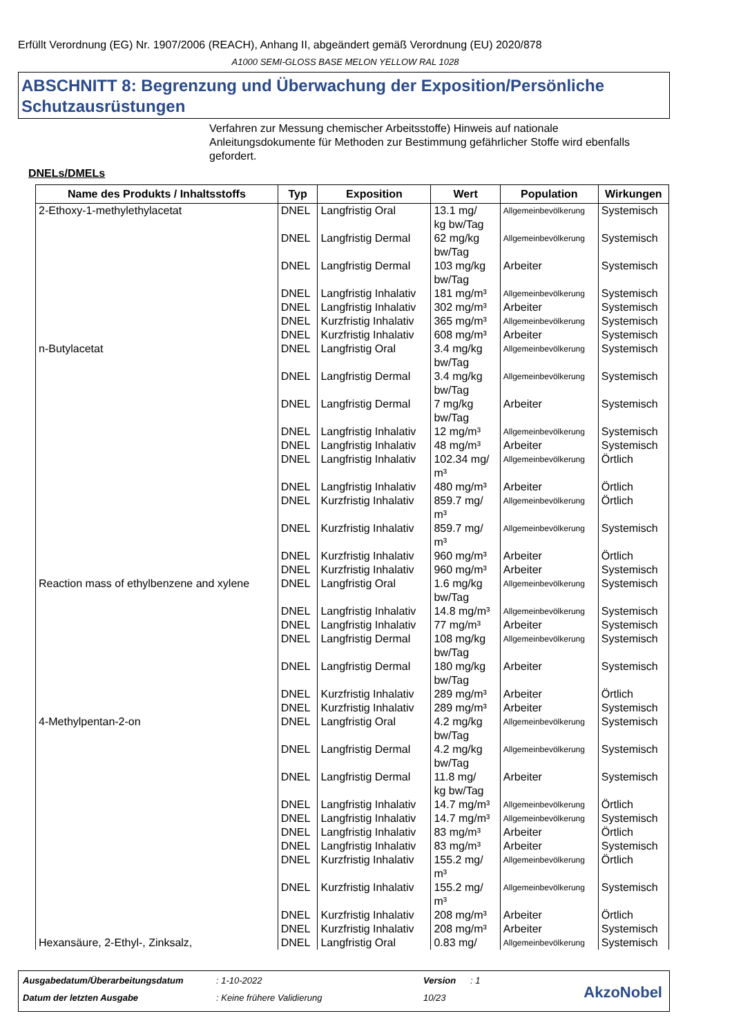Erfüllt Verordnung (EG) Nr. 1907/2006 (REACH), Anhang II, abgeändert gemäß Verordnung (EU) 2020/878
A1000 SEMI-GLOSS BASE MELON YELLOW RAL 1028
ABSCHNITT 8: Begrenzung und Überwachung der Exposition/Persönliche Schutzausrüstungen
Verfahren zur Messung chemischer Arbeitsstoffe) Hinweis auf nationale Anleitungsdokumente für Methoden zur Bestimmung gefährlicher Stoffe wird ebenfalls gefordert.
DNELs/DMELs
| Name des Produkts / Inhaltsstoffs | Typ | Exposition | Wert | Population | Wirkungen |
| --- | --- | --- | --- | --- | --- |
| 2-Ethoxy-1-methylethylacetat | DNEL | Langfristig Oral | 13.1 mg/ kg bw/Tag | Allgemeinbevölkerung | Systemisch |
| | DNEL | Langfristig Dermal | 62 mg/kg bw/Tag | Allgemeinbevölkerung | Systemisch |
| | DNEL | Langfristig Dermal | 103 mg/kg bw/Tag | Arbeiter | Systemisch |
| | DNEL | Langfristig Inhalativ | 181 mg/m³ | Allgemeinbevölkerung | Systemisch |
| | DNEL | Langfristig Inhalativ | 302 mg/m³ | Arbeiter | Systemisch |
| | DNEL | Kurzfristig Inhalativ | 365 mg/m³ | Allgemeinbevölkerung | Systemisch |
| | DNEL | Kurzfristig Inhalativ | 608 mg/m³ | Arbeiter | Systemisch |
| n-Butylacetat | DNEL | Langfristig Oral | 3.4 mg/kg bw/Tag | Allgemeinbevölkerung | Systemisch |
| | DNEL | Langfristig Dermal | 3.4 mg/kg bw/Tag | Allgemeinbevölkerung | Systemisch |
| | DNEL | Langfristig Dermal | 7 mg/kg bw/Tag | Arbeiter | Systemisch |
| | DNEL | Langfristig Inhalativ | 12 mg/m³ | Allgemeinbevölkerung | Systemisch |
| | DNEL | Langfristig Inhalativ | 48 mg/m³ | Arbeiter | Systemisch |
| | DNEL | Langfristig Inhalativ | 102.34 mg/ m³ | Allgemeinbevölkerung | Örtlich |
| | DNEL | Langfristig Inhalativ | 480 mg/m³ | Arbeiter | Örtlich |
| | DNEL | Kurzfristig Inhalativ | 859.7 mg/ m³ | Allgemeinbevölkerung | Örtlich |
| | DNEL | Kurzfristig Inhalativ | 859.7 mg/ m³ | Allgemeinbevölkerung | Systemisch |
| | DNEL | Kurzfristig Inhalativ | 960 mg/m³ | Arbeiter | Örtlich |
| | DNEL | Kurzfristig Inhalativ | 960 mg/m³ | Arbeiter | Systemisch |
| Reaction mass of ethylbenzene and xylene | DNEL | Langfristig Oral | 1.6 mg/kg bw/Tag | Allgemeinbevölkerung | Systemisch |
| | DNEL | Langfristig Inhalativ | 14.8 mg/m³ | Allgemeinbevölkerung | Systemisch |
| | DNEL | Langfristig Inhalativ | 77 mg/m³ | Arbeiter | Systemisch |
| | DNEL | Langfristig Dermal | 108 mg/kg bw/Tag | Allgemeinbevölkerung | Systemisch |
| | DNEL | Langfristig Dermal | 180 mg/kg bw/Tag | Arbeiter | Systemisch |
| | DNEL | Kurzfristig Inhalativ | 289 mg/m³ | Arbeiter | Örtlich |
| | DNEL | Kurzfristig Inhalativ | 289 mg/m³ | Arbeiter | Systemisch |
| 4-Methylpentan-2-on | DNEL | Langfristig Oral | 4.2 mg/kg bw/Tag | Allgemeinbevölkerung | Systemisch |
| | DNEL | Langfristig Dermal | 4.2 mg/kg bw/Tag | Allgemeinbevölkerung | Systemisch |
| | DNEL | Langfristig Dermal | 11.8 mg/ kg bw/Tag | Arbeiter | Systemisch |
| | DNEL | Langfristig Inhalativ | 14.7 mg/m³ | Allgemeinbevölkerung | Örtlich |
| | DNEL | Langfristig Inhalativ | 14.7 mg/m³ | Allgemeinbevölkerung | Systemisch |
| | DNEL | Langfristig Inhalativ | 83 mg/m³ | Arbeiter | Örtlich |
| | DNEL | Langfristig Inhalativ | 83 mg/m³ | Arbeiter | Systemisch |
| | DNEL | Kurzfristig Inhalativ | 155.2 mg/ m³ | Allgemeinbevölkerung | Örtlich |
| | DNEL | Kurzfristig Inhalativ | 155.2 mg/ m³ | Allgemeinbevölkerung | Systemisch |
| | DNEL | Kurzfristig Inhalativ | 208 mg/m³ | Arbeiter | Örtlich |
| | DNEL | Kurzfristig Inhalativ | 208 mg/m³ | Arbeiter | Systemisch |
| Hexansäure, 2-Ethyl-, Zinksalz, | DNEL | Langfristig Oral | 0.83 mg/ | Allgemeinbevölkerung | Systemisch |
Ausgabedatum/Überarbeitungsdatum: 1-10-2022 Version: 1
Datum der letzten Ausgabe: Keine frühere Validierung 10/23
AkzoNobel